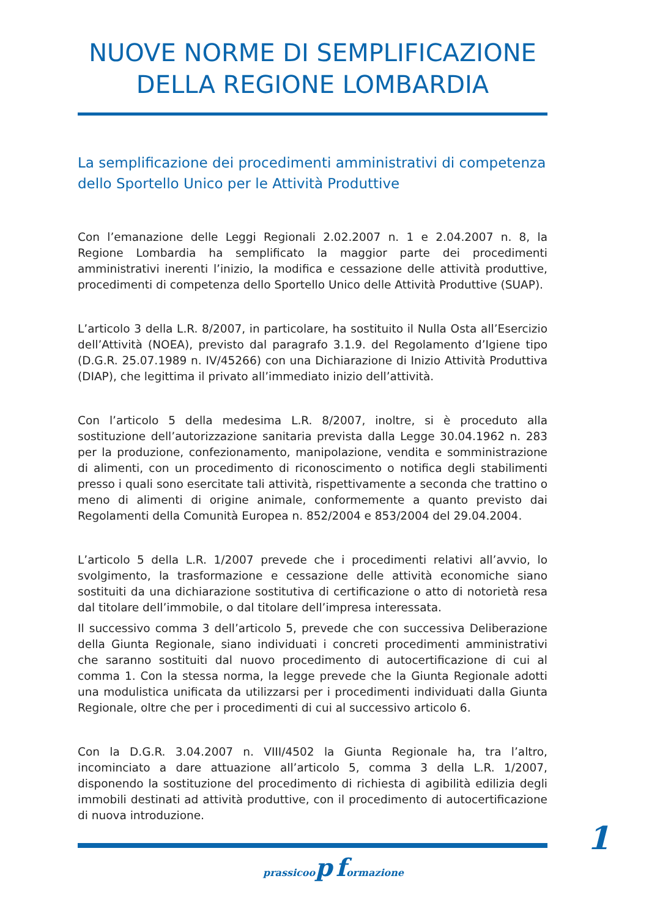NUOVE NORME DI SEMPLIFICAZIONE
DELLA REGIONE LOMBARDIA
La semplificazione dei procedimenti amministrativi di competenza dello Sportello Unico per le Attività Produttive
Con l’emanazione delle Leggi Regionali 2.02.2007 n. 1 e 2.04.2007 n. 8, la Regione Lombardia ha semplificato la maggior parte dei procedimenti amministrativi inerenti l’inizio, la modifica e cessazione delle attività produttive, procedimenti di competenza dello Sportello Unico delle Attività Produttive (SUAP).
L’articolo 3 della L.R. 8/2007, in particolare, ha sostituito il Nulla Osta all’Esercizio dell’Attività (NOEA), previsto dal paragrafo 3.1.9. del Regolamento d’Igiene tipo (D.G.R. 25.07.1989 n. IV/45266) con una Dichiarazione di Inizio Attività Produttiva (DIAP), che legittima il privato all’immediato inizio dell’attività.
Con l’articolo 5 della medesima L.R. 8/2007, inoltre, si è proceduto alla sostituzione dell’autorizzazione sanitaria prevista dalla Legge 30.04.1962 n. 283 per la produzione, confezionamento, manipolazione, vendita e somministrazione di alimenti, con un procedimento di riconoscimento o notifica degli stabilimenti presso i quali sono esercitate tali attività, rispettivamente a seconda che trattino o meno di alimenti di origine animale, conformemente a quanto previsto dai Regolamenti della Comunità Europea n. 852/2004 e 853/2004 del 29.04.2004.
L’articolo 5 della L.R. 1/2007 prevede che i procedimenti relativi all’avvio, lo svolgimento, la trasformazione e cessazione delle attività economiche siano sostituiti da una dichiarazione sostitutiva di certificazione o atto di notorietà resa dal titolare dell’immobile, o dal titolare dell’impresa interessata.
Il successivo comma 3 dell’articolo 5, prevede che con successiva Deliberazione della Giunta Regionale, siano individuati i concreti procedimenti amministrativi che saranno sostituiti dal nuovo procedimento di autocertificazione di cui al comma 1. Con la stessa norma, la legge prevede che la Giunta Regionale adotti una modulistica unificata da utilizzarsi per i procedimenti individuati dalla Giunta Regionale, oltre che per i procedimenti di cui al successivo articolo 6.
Con la D.G.R. 3.04.2007 n. VIII/4502 la Giunta Regionale ha, tra l’altro, incominciato a dare attuazione all’articolo 5, comma 3 della L.R. 1/2007, disponendo la sostituzione del procedimento di richiesta di agibilità edilizia degli immobili destinati ad attività produttive, con il procedimento di autocertificazione di nuova introduzione.
1
prassicoop formazione